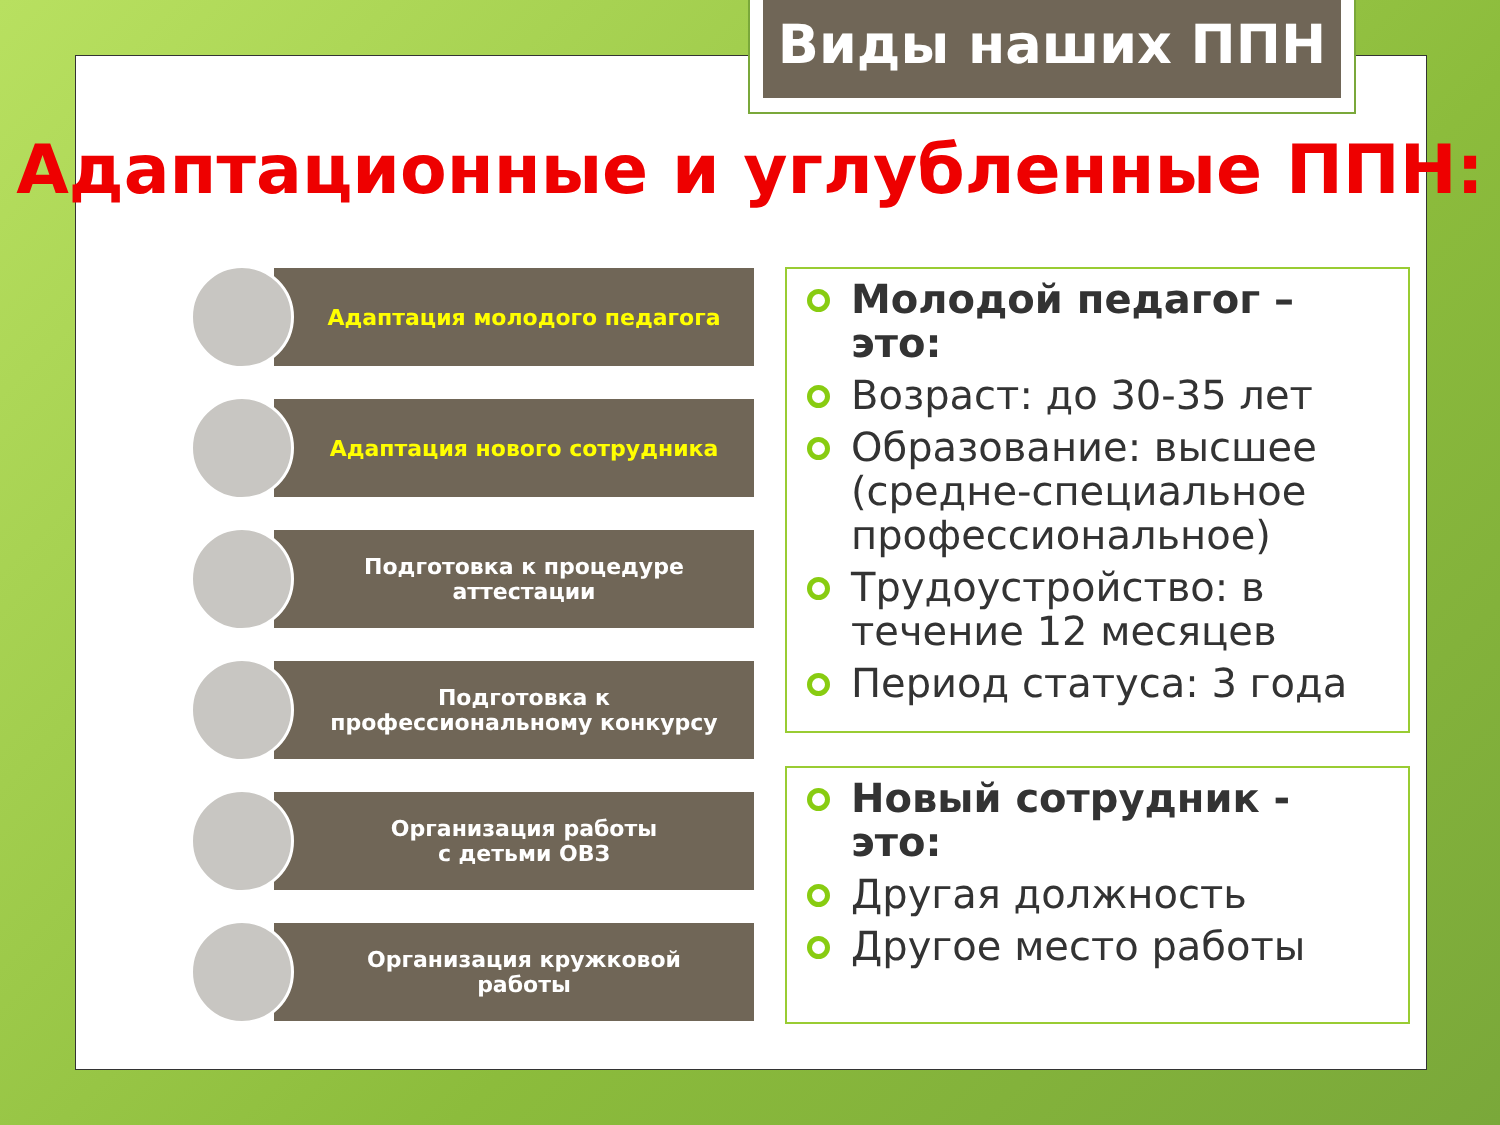Виды наших ППН
Адаптационные и углубленные ППН:
Адаптация молодого педагога
Адаптация нового сотрудника
Подготовка к процедуре
аттестации
Подготовка к
профессиональному конкурсу
Организация работы
с детьми ОВЗ
Организация кружковой
работы
Молодой педагог – это:
Возраст: до 30-35 лет
Образование: высшее (средне-специальное профессиональное)
Трудоустройство: в течение 12 месяцев
Период статуса: 3 года
Новый сотрудник - это:
Другая должность
Другое место работы